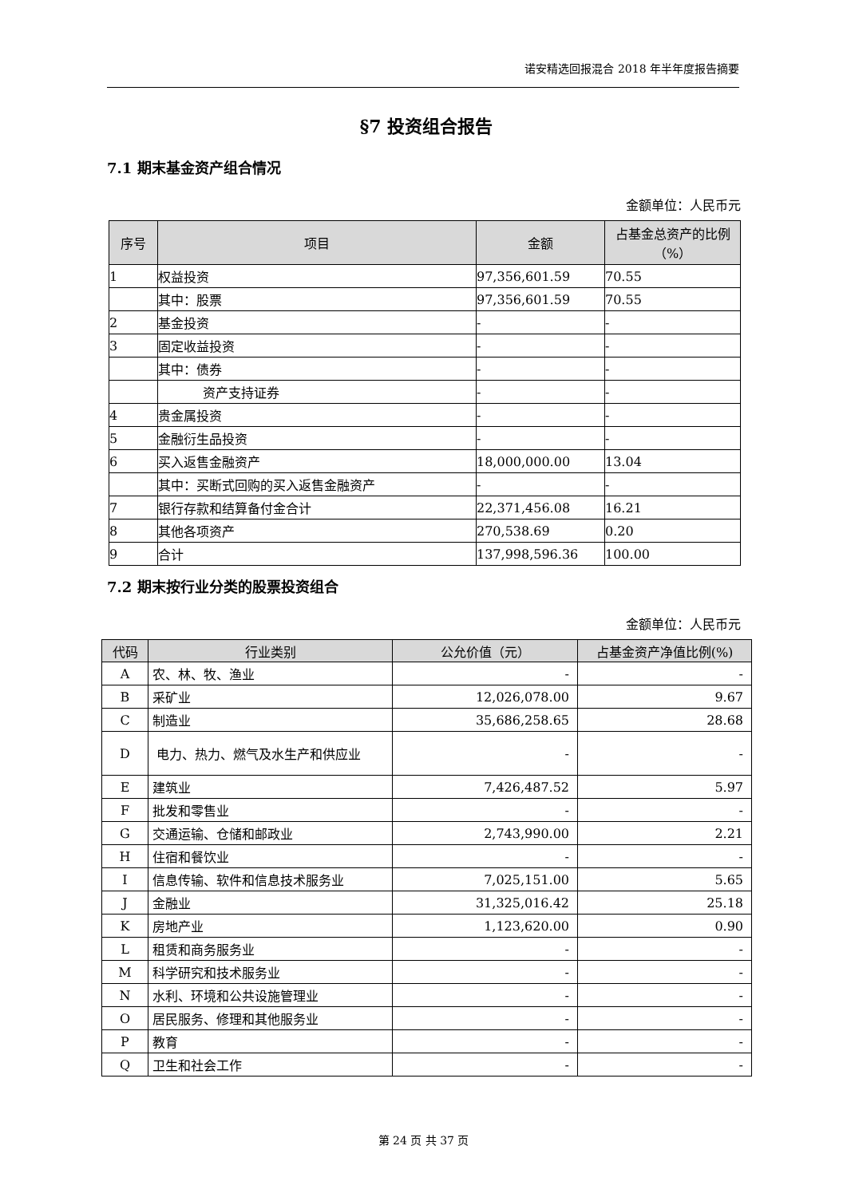诺安精选回报混合 2018 年半年度报告摘要
§7 投资组合报告
7.1 期末基金资产组合情况
金额单位：人民币元
| 序号 | 项目 | 金额 | 占基金总资产的比例（%） |
| --- | --- | --- | --- |
| 1 | 权益投资 | 97,356,601.59 | 70.55 |
| | 其中：股票 | 97,356,601.59 | 70.55 |
| 2 | 基金投资 | - | - |
| 3 | 固定收益投资 | - | - |
| | 其中：债券 | - | - |
| | 资产支持证券 | - | - |
| 4 | 贵金属投资 | - | - |
| 5 | 金融衍生品投资 | - | - |
| 6 | 买入返售金融资产 | 18,000,000.00 | 13.04 |
| | 其中：买断式回购的买入返售金融资产 | - | - |
| 7 | 银行存款和结算备付金合计 | 22,371,456.08 | 16.21 |
| 8 | 其他各项资产 | 270,538.69 | 0.20 |
| 9 | 合计 | 137,998,596.36 | 100.00 |
7.2 期末按行业分类的股票投资组合
金额单位：人民币元
| 代码 | 行业类别 | 公允价值（元） | 占基金资产净值比例(%) |
| --- | --- | --- | --- |
| A | 农、林、牧、渔业 | - | - |
| B | 采矿业 | 12,026,078.00 | 9.67 |
| C | 制造业 | 35,686,258.65 | 28.68 |
| D | 电力、热力、燃气及水生产和供应业 | - | - |
| E | 建筑业 | 7,426,487.52 | 5.97 |
| F | 批发和零售业 | - | - |
| G | 交通运输、仓储和邮政业 | 2,743,990.00 | 2.21 |
| H | 住宿和餐饮业 | - | - |
| I | 信息传输、软件和信息技术服务业 | 7,025,151.00 | 5.65 |
| J | 金融业 | 31,325,016.42 | 25.18 |
| K | 房地产业 | 1,123,620.00 | 0.90 |
| L | 租赁和商务服务业 | - | - |
| M | 科学研究和技术服务业 | - | - |
| N | 水利、环境和公共设施管理业 | - | - |
| O | 居民服务、修理和其他服务业 | - | - |
| P | 教育 | - | - |
| Q | 卫生和社会工作 | - | - |
第 24 页 共 37 页